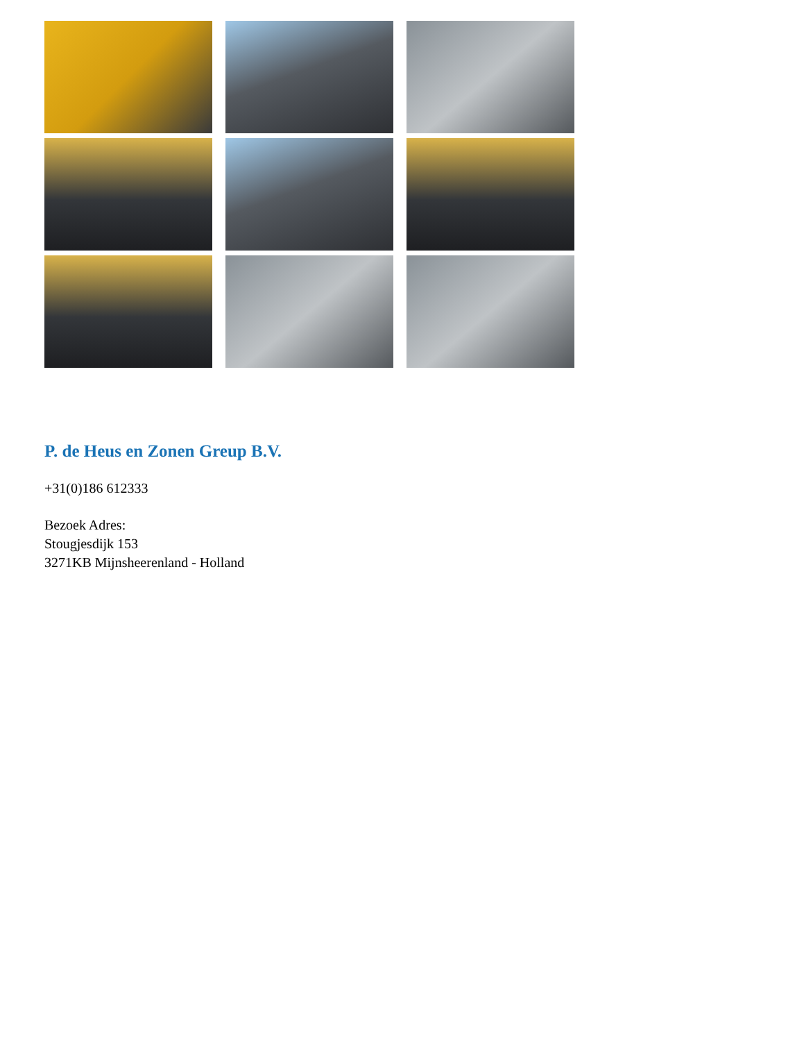P. de Heus en Zonen Greup B.V.
+31(0)186 612333
Bezoek Adres:
Stougjesdijk 153
3271KB Mijnsheerenland - Holland